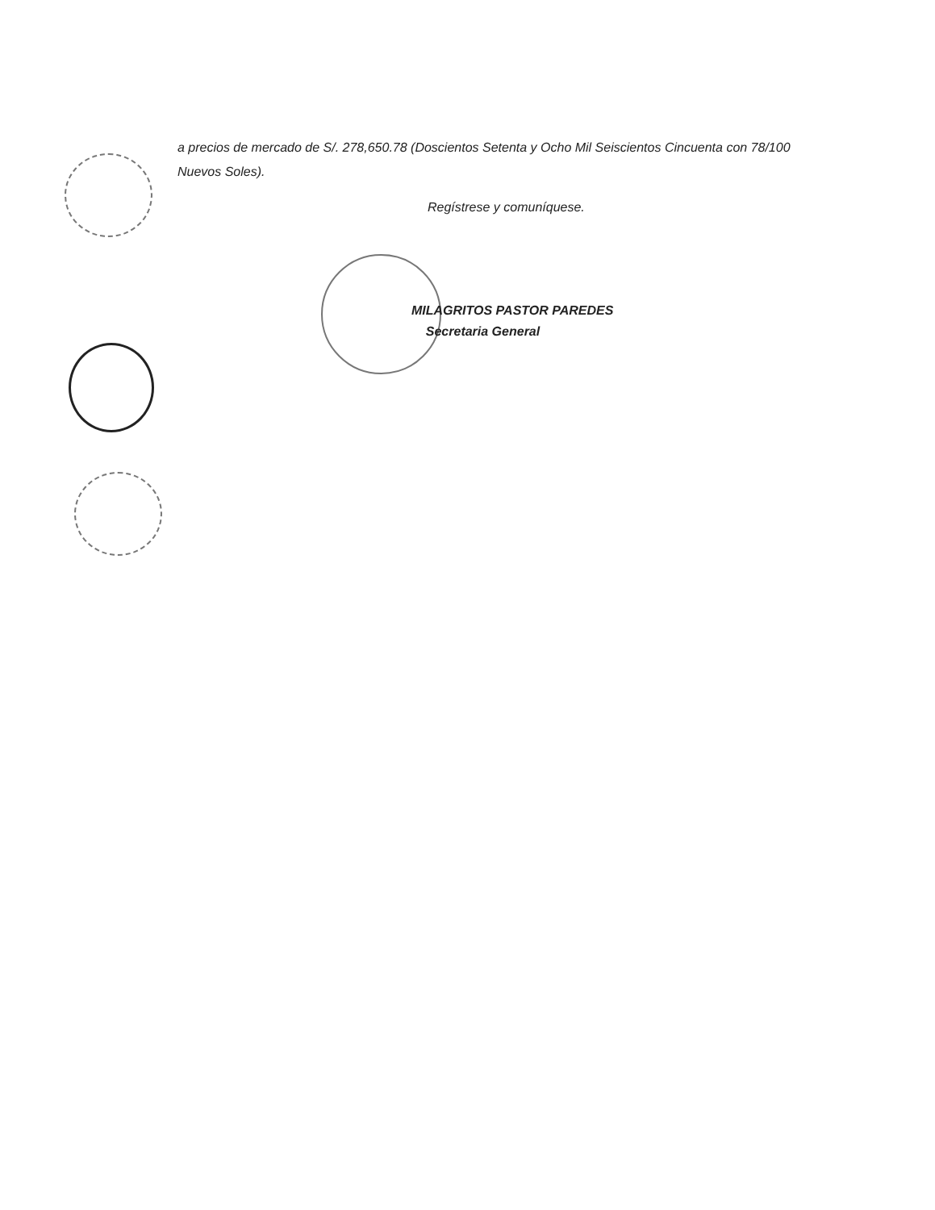a precios de mercado de S/. 278,650.78 (Doscientos Setenta y Ocho Mil Seiscientos Cincuenta con 78/100 Nuevos Soles).
Regístrese y comuníquese.
MILAGRITOS PASTOR PAREDES
Secretaria General